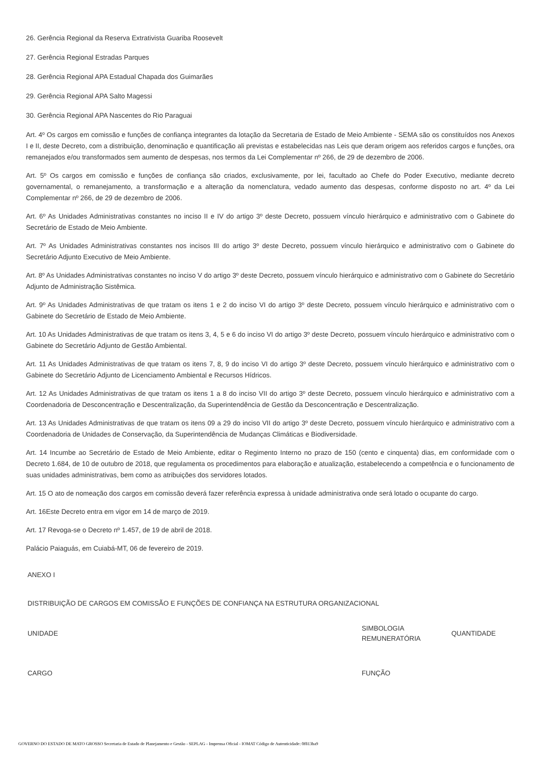26. Gerência Regional da Reserva Extrativista Guariba Roosevelt
27. Gerência Regional Estradas Parques
28. Gerência Regional APA Estadual Chapada dos Guimarães
29. Gerência Regional APA Salto Magessi
30. Gerência Regional APA Nascentes do Rio Paraguai
Art. 4º Os cargos em comissão e funções de confiança integrantes da lotação da Secretaria de Estado de Meio Ambiente - SEMA são os constituídos nos Anexos I e II, deste Decreto, com a distribuição, denominação e quantificação ali previstas e estabelecidas nas Leis que deram origem aos referidos cargos e funções, ora remanejados e/ou transformados sem aumento de despesas, nos termos da Lei Complementar nº 266, de 29 de dezembro de 2006.
Art. 5º Os cargos em comissão e funções de confiança são criados, exclusivamente, por lei, facultado ao Chefe do Poder Executivo, mediante decreto governamental, o remanejamento, a transformação e a alteração da nomenclatura, vedado aumento das despesas, conforme disposto no art. 4º da Lei Complementar nº 266, de 29 de dezembro de 2006.
Art. 6º As Unidades Administrativas constantes no inciso II e IV do artigo 3º deste Decreto, possuem vínculo hierárquico e administrativo com o Gabinete do Secretário de Estado de Meio Ambiente.
Art. 7º As Unidades Administrativas constantes nos incisos III do artigo 3º deste Decreto, possuem vínculo hierárquico e administrativo com o Gabinete do Secretário Adjunto Executivo de Meio Ambiente.
Art. 8º As Unidades Administrativas constantes no inciso V do artigo 3º deste Decreto, possuem vínculo hierárquico e administrativo com o Gabinete do Secretário Adjunto de Administração Sistêmica.
Art. 9º As Unidades Administrativas de que tratam os itens 1 e 2 do inciso VI do artigo 3º deste Decreto, possuem vínculo hierárquico e administrativo com o Gabinete do Secretário de Estado de Meio Ambiente.
Art. 10 As Unidades Administrativas de que tratam os itens 3, 4, 5 e 6 do inciso VI do artigo 3º deste Decreto, possuem vínculo hierárquico e administrativo com o Gabinete do Secretário Adjunto de Gestão Ambiental.
Art. 11 As Unidades Administrativas de que tratam os itens 7, 8, 9 do inciso VI do artigo 3º deste Decreto, possuem vínculo hierárquico e administrativo com o Gabinete do Secretário Adjunto de Licenciamento Ambiental e Recursos Hídricos.
Art. 12 As Unidades Administrativas de que tratam os itens 1 a 8 do inciso VII do artigo 3º deste Decreto, possuem vínculo hierárquico e administrativo com a Coordenadoria de Desconcentração e Descentralização, da Superintendência de Gestão da Desconcentração e Descentralização.
Art. 13 As Unidades Administrativas de que tratam os itens 09 a 29 do inciso VII do artigo 3º deste Decreto, possuem vínculo hierárquico e administrativo com a Coordenadoria de Unidades de Conservação, da Superintendência de Mudanças Climáticas e Biodiversidade.
Art. 14 Incumbe ao Secretário de Estado de Meio Ambiente, editar o Regimento Interno no prazo de 150 (cento e cinquenta) dias, em conformidade com o Decreto 1.684, de 10 de outubro de 2018, que regulamenta os procedimentos para elaboração e atualização, estabelecendo a competência e o funcionamento de suas unidades administrativas, bem como as atribuições dos servidores lotados.
Art. 15 O ato de nomeação dos cargos em comissão deverá fazer referência expressa à unidade administrativa onde será lotado o ocupante do cargo.
Art. 16Este Decreto entra em vigor em 14 de março de 2019.
Art. 17 Revoga-se o Decreto nº 1.457, de 19 de abril de 2018.
Palácio Paiaguás, em Cuiabá-MT, 06 de fevereiro de 2019.
ANEXO I
DISTRIBUIÇÃO DE CARGOS EM COMISSÃO E FUNÇÕES DE CONFIANÇA NA ESTRUTURA ORGANIZACIONAL
| UNIDADE | SIMBOLOGIA REMUNERATÓRIA | QUANTIDADE |
| CARGO | FUNÇÃO | |
GOVERNO DO ESTADO DE MATO GROSSO Secretaria de Estado de Planejamento e Gestão - SEPLAG - Imprensa Oficial - IOMAT Código de Autenticidade: 0f813ba9